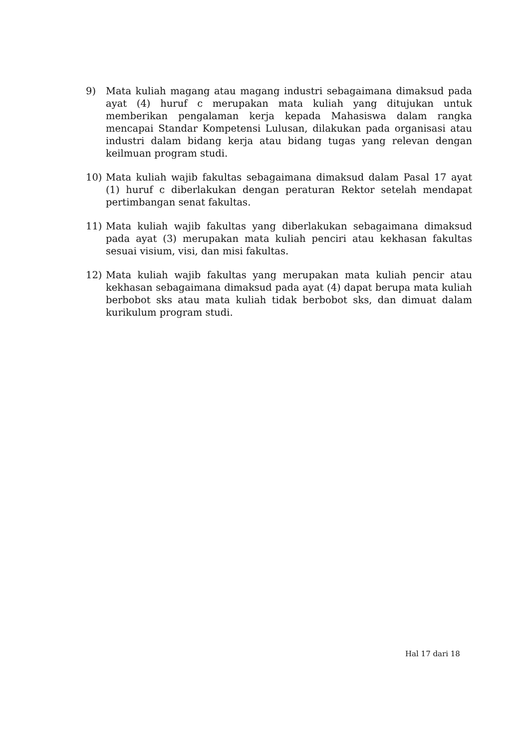9) Mata kuliah magang atau magang industri sebagaimana dimaksud pada ayat (4) huruf c merupakan mata kuliah yang ditujukan untuk memberikan pengalaman kerja kepada Mahasiswa dalam rangka mencapai Standar Kompetensi Lulusan, dilakukan pada organisasi atau industri dalam bidang kerja atau bidang tugas yang relevan dengan keilmuan program studi.
10) Mata kuliah wajib fakultas sebagaimana dimaksud dalam Pasal 17 ayat (1) huruf c diberlakukan dengan peraturan Rektor setelah mendapat pertimbangan senat fakultas.
11) Mata kuliah wajib fakultas yang diberlakukan sebagaimana dimaksud pada ayat (3) merupakan mata kuliah penciri atau kekhasan fakultas sesuai visium, visi, dan misi fakultas.
12) Mata kuliah wajib fakultas yang merupakan mata kuliah pencir atau kekhasan sebagaimana dimaksud pada ayat (4) dapat berupa mata kuliah berbobot sks atau mata kuliah tidak berbobot sks, dan dimuat dalam kurikulum program studi.
Hal 17 dari 18